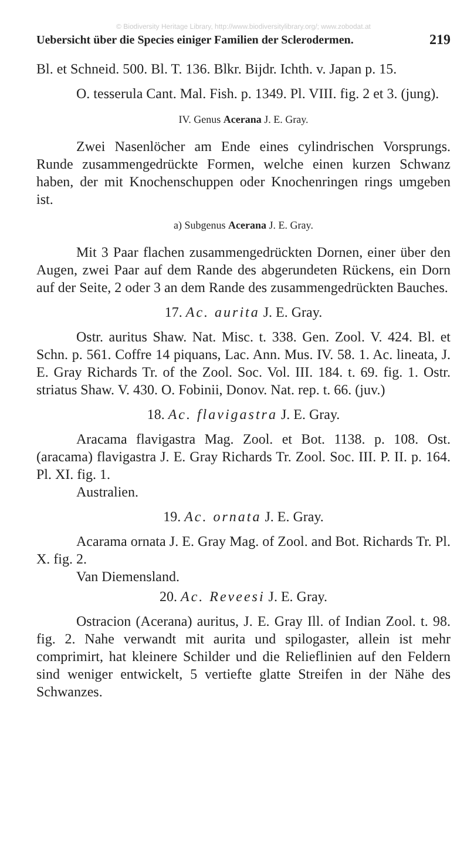© Biodiversity Heritage Library, http://www.biodiversitylibrary.org/; www.zobodat.at
Uebersicht über die Species einiger Familien der Sclerodermen. 219
Bl. et Schneid. 500. Bl. T. 136. Blkr. Bijdr. Ichth. v. Japan p. 15.
O. tesserula Cant. Mal. Fish. p. 1349. Pl. VIII. fig. 2 et 3. (jung).
IV. Genus Acerana J. E. Gray.
Zwei Nasenlöcher am Ende eines cylindrischen Vorsprungs. Runde zusammengedrückte Formen, welche einen kurzen Schwanz haben, der mit Knochenschuppen oder Knochenringen rings umgeben ist.
a) Subgenus Acerana J. E. Gray.
Mit 3 Paar flachen zusammengedrückten Dornen, einer über den Augen, zwei Paar auf dem Rande des abgerundeten Rückens, ein Dorn auf der Seite, 2 oder 3 an dem Rande des zusammengedrückten Bauches.
17. Ac. aurita J. E. Gray.
Ostr. auritus Shaw. Nat. Misc. t. 338. Gen. Zool. V. 424. Bl. et Schn. p. 561. Coffre 14 piquans, Lac. Ann. Mus. IV. 58. 1. Ac. lineata, J. E. Gray Richards Tr. of the Zool. Soc. Vol. III. 184. t. 69. fig. 1. Ostr. striatus Shaw. V. 430. O. Fobinii, Donov. Nat. rep. t. 66. (juv.)
18. Ac. flavigastra J. E. Gray.
Aracama flavigastra Mag. Zool. et Bot. 1138. p. 108. Ost. (aracama) flavigastra J. E. Gray Richards Tr. Zool. Soc. III. P. II. p. 164. Pl. XI. fig. 1.
Australien.
19. Ac. ornata J. E. Gray.
Acarama ornata J. E. Gray Mag. of Zool. and Bot. Richards Tr. Pl. X. fig. 2.
Van Diemensland.
20. Ac. Reveesi J. E. Gray.
Ostracion (Acerana) auritus, J. E. Gray Ill. of Indian Zool. t. 98. fig. 2. Nahe verwandt mit aurita und spilogaster, allein ist mehr comprimirt, hat kleinere Schilder und die Relieflinien auf den Feldern sind weniger entwickelt, 5 vertiefte glatte Streifen in der Nähe des Schwanzes.